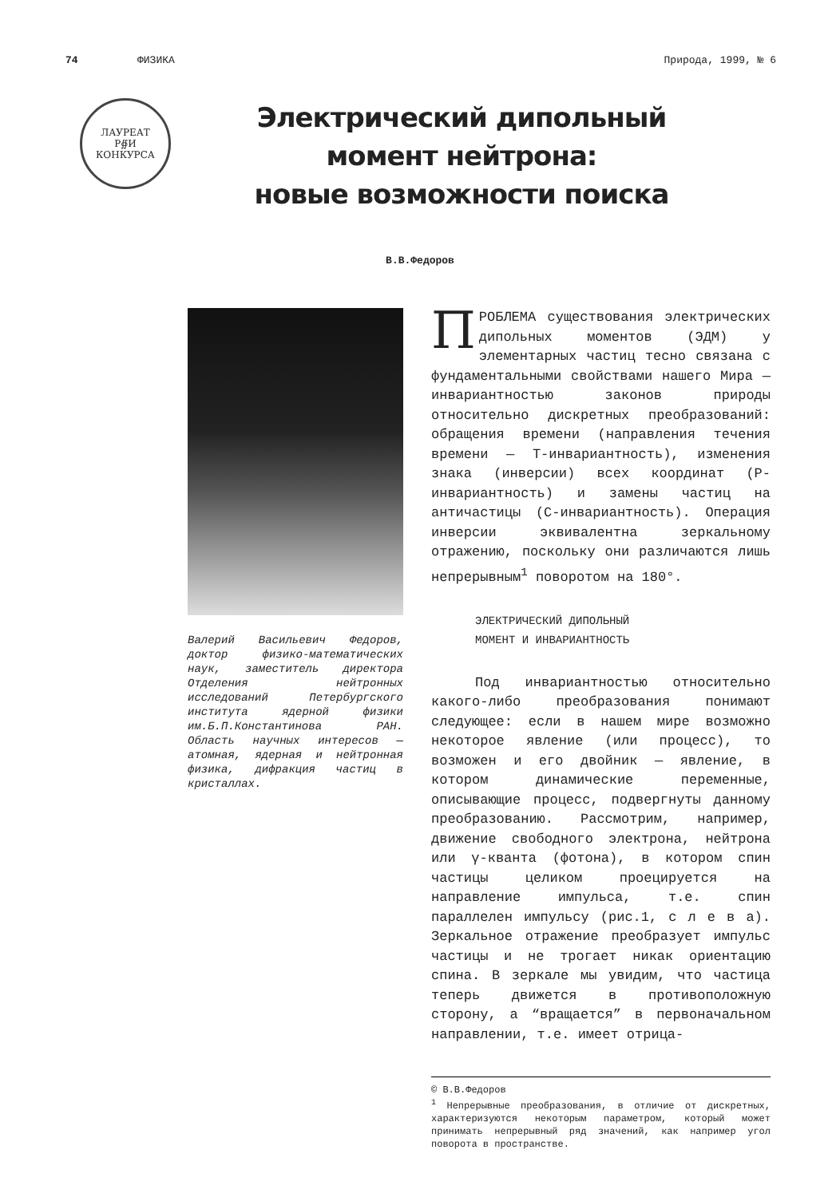74 ФИЗИКА Природа, 1999, № 6
ЛАУРЕАТ
Р∯И
КОНКУРСА
Электрический дипольный
момент нейтрона:
новые возможности поиска
В.В.Федоров
Валерий Васильевич Федоров, доктор физико-математических наук, заместитель директора Отделения нейтронных исследований Петербургского института ядерной физики им.Б.П.Константинова РАН. Область научных интересов — атомная, ядерная и нейтронная физика, дифракция частиц в кристаллах.
ПРОБЛЕМА существования электрических дипольных моментов (ЭДМ) у элементарных частиц тесно связана с фундаментальными свойствами нашего Мира — инвариантностью законов природы относительно дискретных преобразований: обращения времени (направления течения времени — Т-инвариантность), изменения знака (инверсии) всех координат (Р-инвариантность) и замены частиц на античастицы (С-инвариантность). Операция инверсии эквивалентна зеркальному отражению, поскольку они различаются лишь непрерывным<sup>1</sup> поворотом на 180°.
ЭЛЕКТРИЧЕСКИЙ ДИПОЛЬНЫЙ
МОМЕНТ И ИНВАРИАНТНОСТЬ
Под инвариантностью относительно какого-либо преобразования понимают следующее: если в нашем мире возможно некоторое явление (или процесс), то возможен и его двойник — явление, в котором динамические переменные, описывающие процесс, подвергнуты данному преобразованию. Рассмотрим, например, движение свободного электрона, нейтрона или γ-кванта (фотона), в котором спин частицы целиком проецируется на направление импульса, т.е. спин параллелен импульсу (рис.1, с л е в а). Зеркальное отражение преобразует импульс частицы и не трогает никак ориентацию спина. В зеркале мы увидим, что частица теперь движется в противоположную сторону, а “вращается” в первоначальном направлении, т.е. имеет отрица-
© В.В.Федоров
<sup>1</sup> Непрерывные преобразования, в отличие от дискретных, характеризуются некоторым параметром, который может принимать непрерывный ряд значений, как например угол поворота в пространстве.